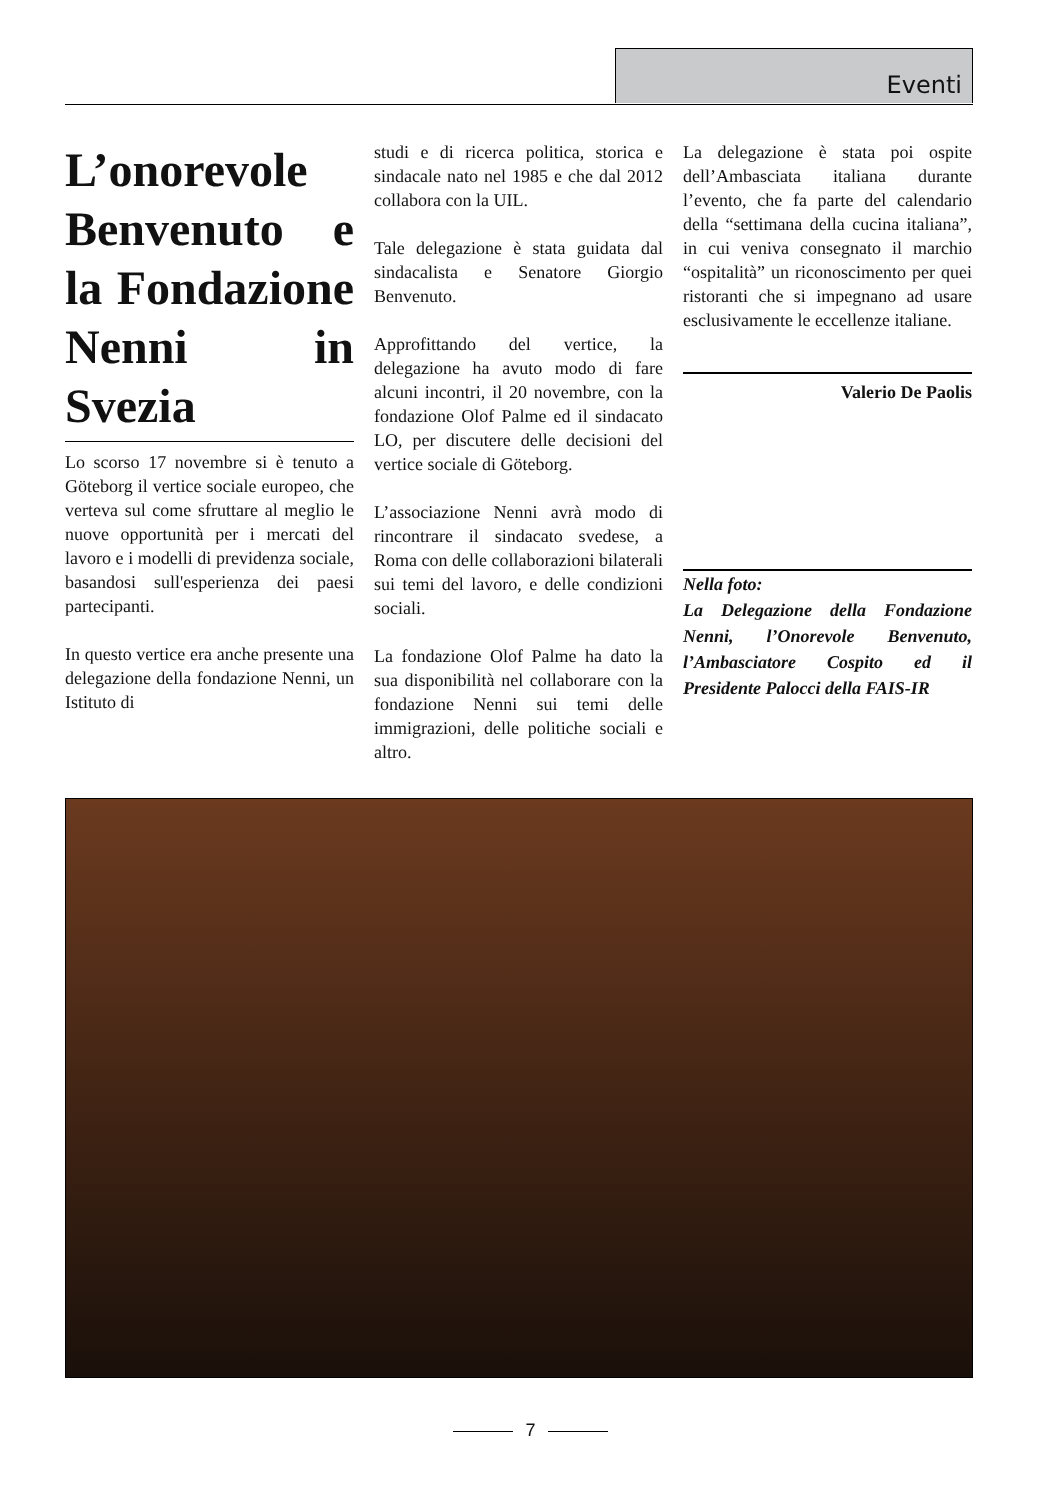Eventi
L’onorevole Benvenuto e la Fondazione Nenni in Svezia
Lo scorso 17 novembre si è tenuto a Göteborg il vertice sociale europeo, che verteva sul come sfruttare al meglio le nuove opportunità per i mercati del lavoro e i modelli di previdenza sociale, basandosi sull'esperienza dei paesi partecipanti.
In questo vertice era anche presente una delegazione della fondazione Nenni, un Istituto di
studi e di ricerca politica, storica e sindacale nato nel 1985 e che dal 2012 collabora con la UIL.
Tale delegazione è stata guidata dal sindacalista e Senatore Giorgio Benvenuto.
Approfittando del vertice, la delegazione ha avuto modo di fare alcuni incontri, il 20 novembre, con la fondazione Olof Palme ed il sindacato LO, per discutere delle decisioni del vertice sociale di Göteborg.
L’associazione Nenni avrà modo di rincontrare il sindacato svedese, a Roma con delle collaborazioni bilaterali sui temi del lavoro, e delle condizioni sociali.
La fondazione Olof Palme ha dato la sua disponibilità nel collaborare con la fondazione Nenni sui temi delle immigrazioni, delle politiche sociali e altro.
La delegazione è stata poi ospite dell’Ambasciata italiana durante l’evento, che fa parte del calendario della “settimana della cucina italiana”, in cui veniva consegnato il marchio “ospitalità” un riconoscimento per quei ristoranti che si impegnano ad usare esclusivamente le eccellenze italiane.
Valerio De Paolis
Nella foto:
La Delegazione della Fondazione Nenni, l’Onorevole Benvenuto, l’Ambasciatore Cospito ed il Presidente Palocci della FAIS-IR
7